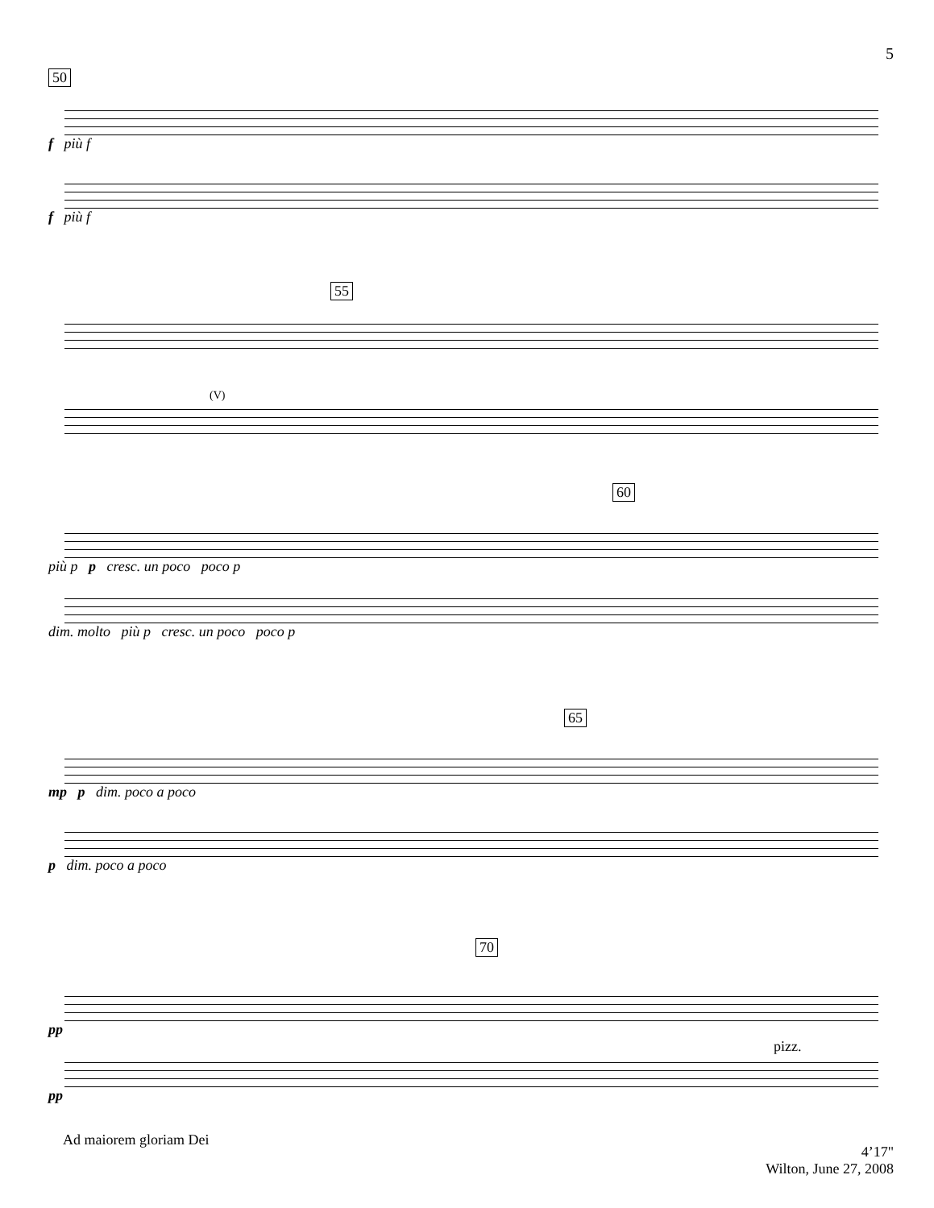5
50
f più f
f più f
55
(V)
60
più p p cresc. un poco poco p
dim. molto più p cresc. un poco poco p
65
mp p dim. poco a poco
p dim. poco a poco
70
pp
pizz.
pp
Ad maiorem gloriam Dei
4’17"
Wilton, June 27, 2008